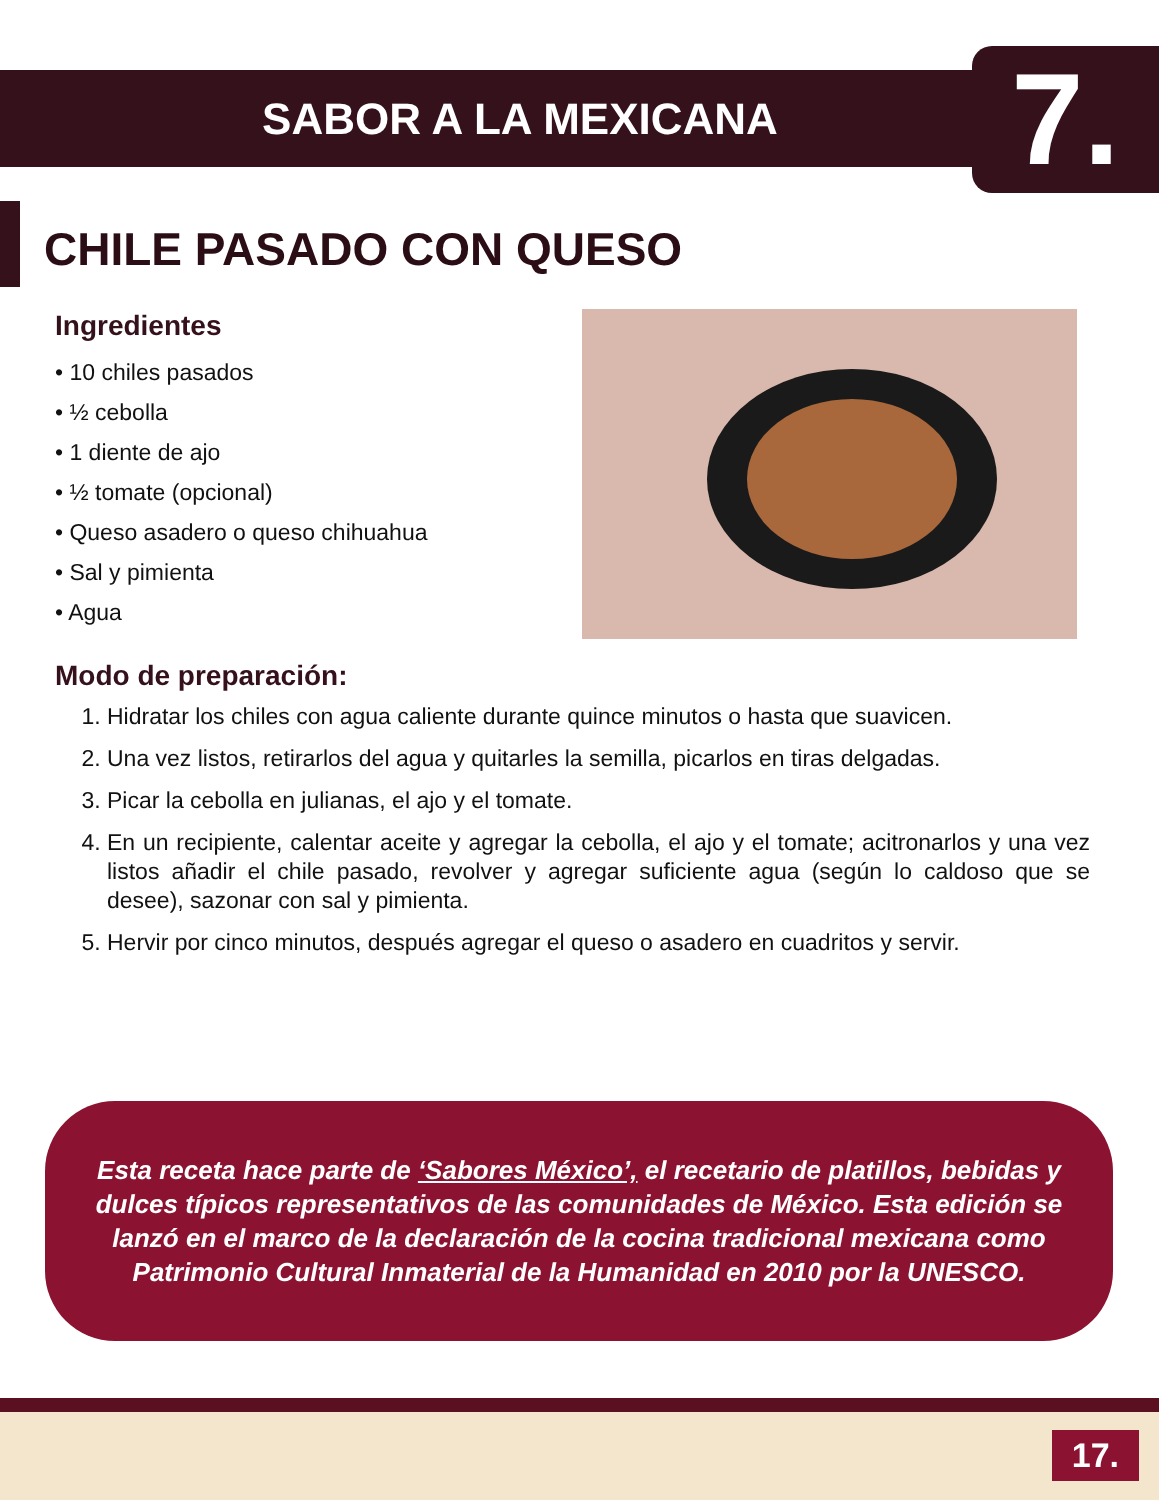SABOR A LA MEXICANA 7.
CHILE PASADO CON QUESO
Ingredientes
• 10 chiles pasados
• ½ cebolla
• 1 diente de ajo
• ½ tomate (opcional)
• Queso asadero o queso chihuahua
• Sal y pimienta
• Agua
Modo de preparación:
1. Hidratar los chiles con agua caliente durante quince minutos o hasta que suavicen.
2. Una vez listos, retirarlos del agua y quitarles la semilla, picarlos en tiras delgadas.
3. Picar la cebolla en julianas, el ajo y el tomate.
4. En un recipiente, calentar aceite y agregar la cebolla, el ajo y el tomate; acitronarlos y una vez listos añadir el chile pasado, revolver y agregar suficiente agua (según lo caldoso que se desee), sazonar con sal y pimienta.
5. Hervir por cinco minutos, después agregar el queso o asadero en cuadritos y servir.
Esta receta hace parte de ‘Sabores México’, el recetario de platillos, bebidas y dulces típicos representativos de las comunidades de México. Esta edición se lanzó en el marco de la declaración de la cocina tradicional mexicana como Patrimonio Cultural Inmaterial de la Humanidad en 2010 por la UNESCO.
17.